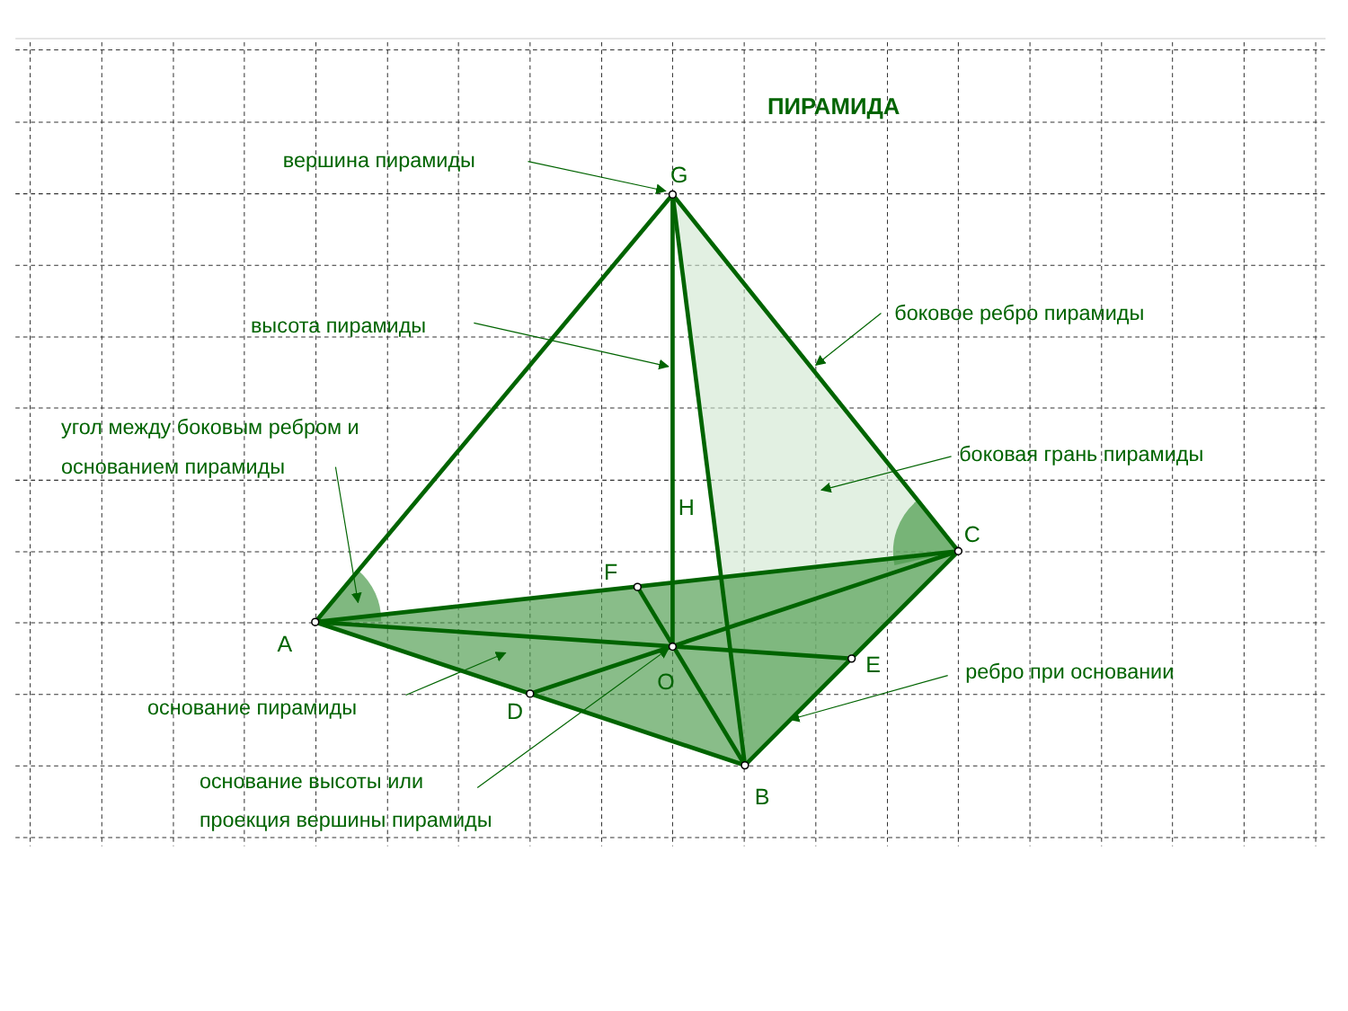ПИРАМИДА
вершина пирамиды
G
боковое ребро пирамиды
высота пирамиды
угол между боковым ребром и
основанием пирамиды
боковая грань пирамиды
H
C
F
A
E
O
ребро при основании
основание пирамиды
D
основание высоты или
B
проекция вершины пирамиды